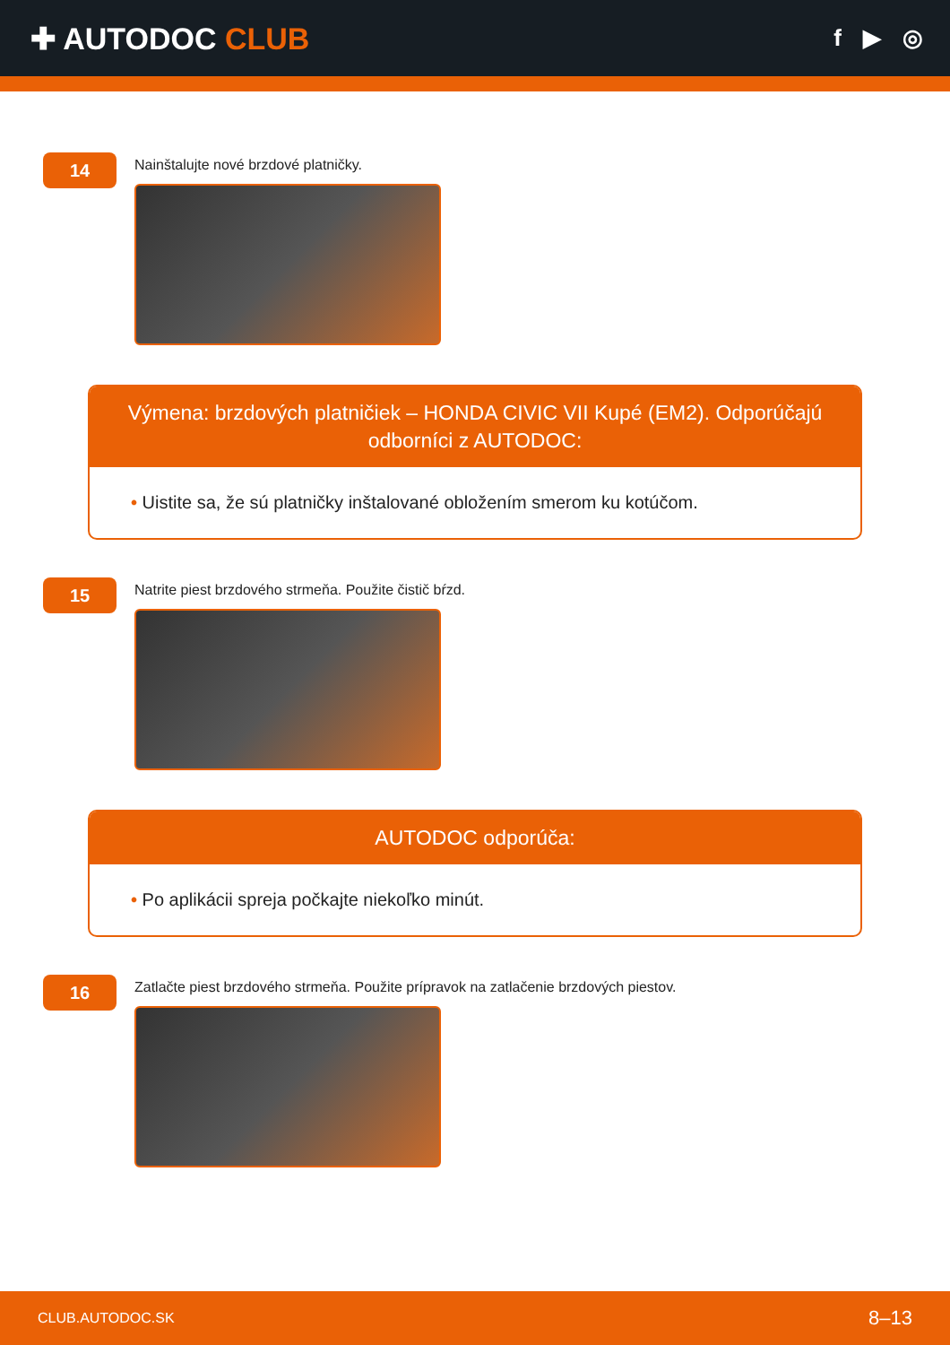✚ AUTODOC CLUB
f ▶ ◎
14
Nainštalujte nové brzdové platničky.
Výmena: brzdových platničiek – HONDA CIVIC VII Kupé (EM2). Odporúčajú odborníci z AUTODOC:
• Uistite sa, že sú platničky inštalované obložením smerom ku kotúčom.
15
Natrite piest brzdového strmeňa. Použite čistič bŕzd.
AUTODOC odporúča:
• Po aplikácii spreja počkajte niekoľko minút.
16
Zatlačte piest brzdového strmeňa. Použite prípravok na zatlačenie brzdových piestov.
CLUB.AUTODOC.SK 8–13